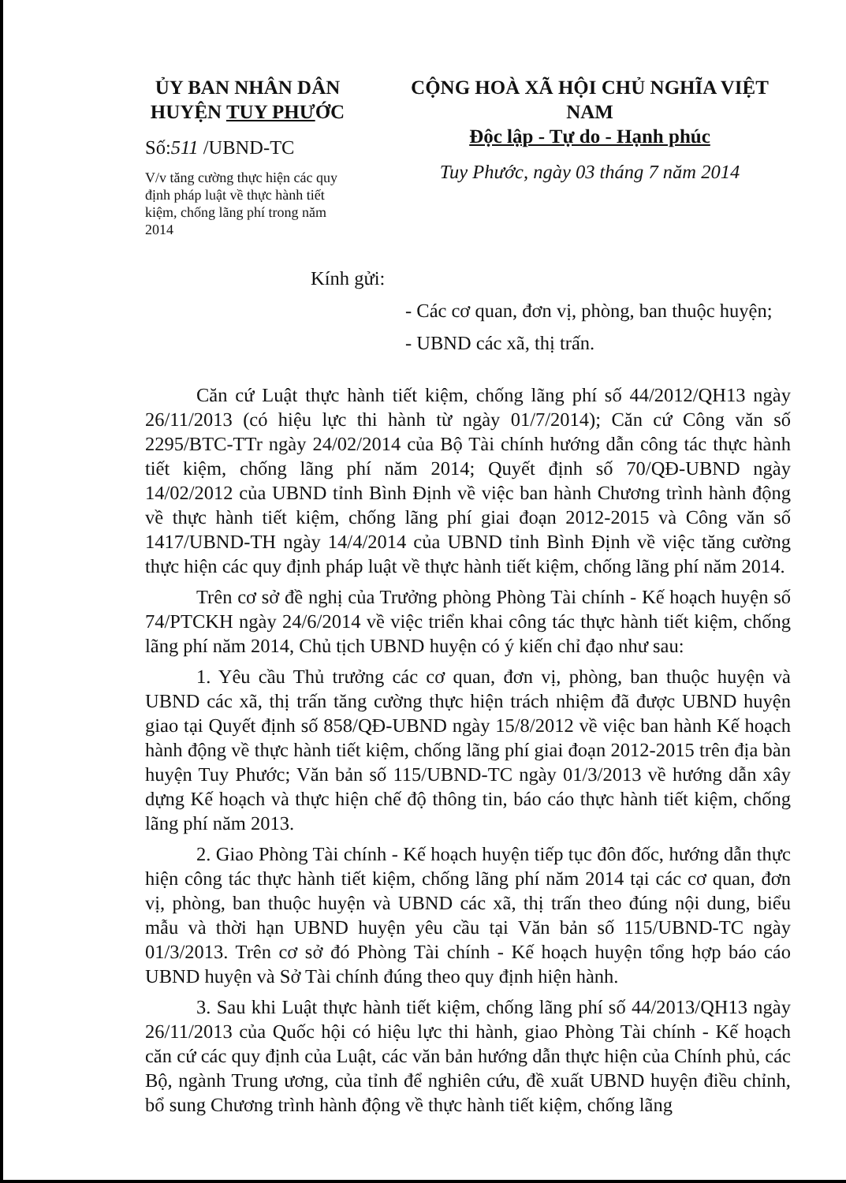ỦY BAN NHÂN DÂN
HUYỆN TUY PHƯỚC
Số:511 /UBND-TC
V/v tăng cường thực hiện các quy định pháp luật về thực hành tiết kiệm, chống lãng phí trong năm 2014
CỘNG HOÀ XÃ HỘI CHỦ NGHĨA VIỆT NAM
Độc lập - Tự do - Hạnh phúc
Tuy Phước, ngày 03 tháng 7 năm 2014
Kính gửi:
- Các cơ quan, đơn vị, phòng, ban thuộc huyện;
- UBND các xã, thị trấn.
Căn cứ Luật thực hành tiết kiệm, chống lãng phí số 44/2012/QH13 ngày 26/11/2013 (có hiệu lực thi hành từ ngày 01/7/2014); Căn cứ Công văn số 2295/BTC-TTr ngày 24/02/2014 của Bộ Tài chính hướng dẫn công tác thực hành tiết kiệm, chống lãng phí năm 2014; Quyết định số 70/QĐ-UBND ngày 14/02/2012 của UBND tỉnh Bình Định về việc ban hành Chương trình hành động về thực hành tiết kiệm, chống lãng phí giai đoạn 2012-2015 và Công văn số 1417/UBND-TH ngày 14/4/2014 của UBND tỉnh Bình Định về việc tăng cường thực hiện các quy định pháp luật về thực hành tiết kiệm, chống lãng phí năm 2014.
Trên cơ sở đề nghị của Trưởng phòng Phòng Tài chính - Kế hoạch huyện số 74/PTCKH ngày 24/6/2014 về việc triển khai công tác thực hành tiết kiệm, chống lãng phí năm 2014, Chủ tịch UBND huyện có ý kiến chỉ đạo như sau:
1. Yêu cầu Thủ trưởng các cơ quan, đơn vị, phòng, ban thuộc huyện và UBND các xã, thị trấn tăng cường thực hiện trách nhiệm đã được UBND huyện giao tại Quyết định số 858/QĐ-UBND ngày 15/8/2012 về việc ban hành Kế hoạch hành động về thực hành tiết kiệm, chống lãng phí giai đoạn 2012-2015 trên địa bàn huyện Tuy Phước; Văn bản số 115/UBND-TC ngày 01/3/2013 về hướng dẫn xây dựng Kế hoạch và thực hiện chế độ thông tin, báo cáo thực hành tiết kiệm, chống lãng phí năm 2013.
2. Giao Phòng Tài chính - Kế hoạch huyện tiếp tục đôn đốc, hướng dẫn thực hiện công tác thực hành tiết kiệm, chống lãng phí năm 2014 tại các cơ quan, đơn vị, phòng, ban thuộc huyện và UBND các xã, thị trấn theo đúng nội dung, biểu mẫu và thời hạn UBND huyện yêu cầu tại Văn bản số 115/UBND-TC ngày 01/3/2013. Trên cơ sở đó Phòng Tài chính - Kế hoạch huyện tổng hợp báo cáo UBND huyện và Sở Tài chính đúng theo quy định hiện hành.
3. Sau khi Luật thực hành tiết kiệm, chống lãng phí số 44/2013/QH13 ngày 26/11/2013 của Quốc hội có hiệu lực thi hành, giao Phòng Tài chính - Kế hoạch căn cứ các quy định của Luật, các văn bản hướng dẫn thực hiện của Chính phủ, các Bộ, ngành Trung ương, của tỉnh để nghiên cứu, đề xuất UBND huyện điều chỉnh, bổ sung Chương trình hành động về thực hành tiết kiệm, chống lãng